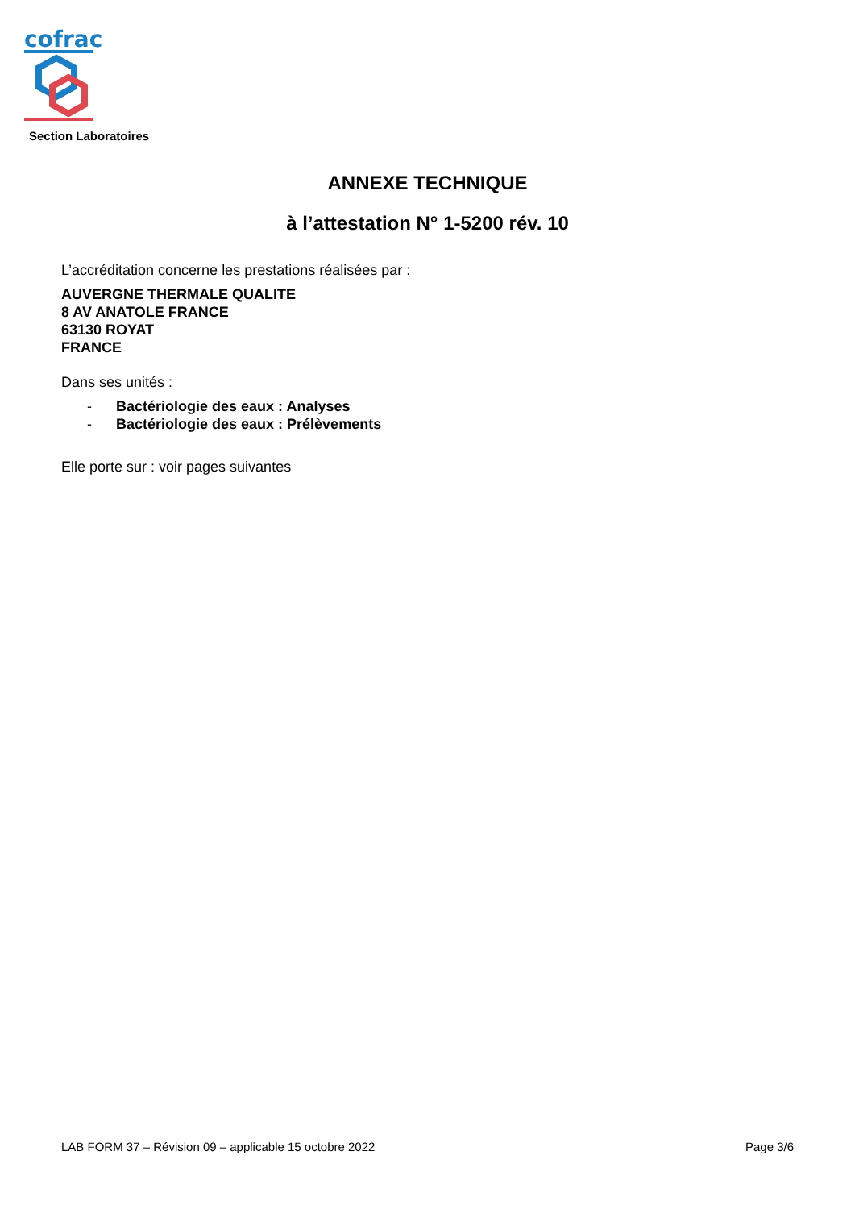cofrac
Section Laboratoires
ANNEXE TECHNIQUE
à l’attestation N° 1-5200 rév. 10
L’accréditation concerne les prestations réalisées par :
AUVERGNE THERMALE QUALITE
8 AV ANATOLE FRANCE
63130 ROYAT
FRANCE
Dans ses unités :
- Bactériologie des eaux : Analyses
- Bactériologie des eaux : Prélèvements
Elle porte sur : voir pages suivantes
LAB FORM 37 – Révision 09 – applicable 15 octobre 2022 Page 3/6